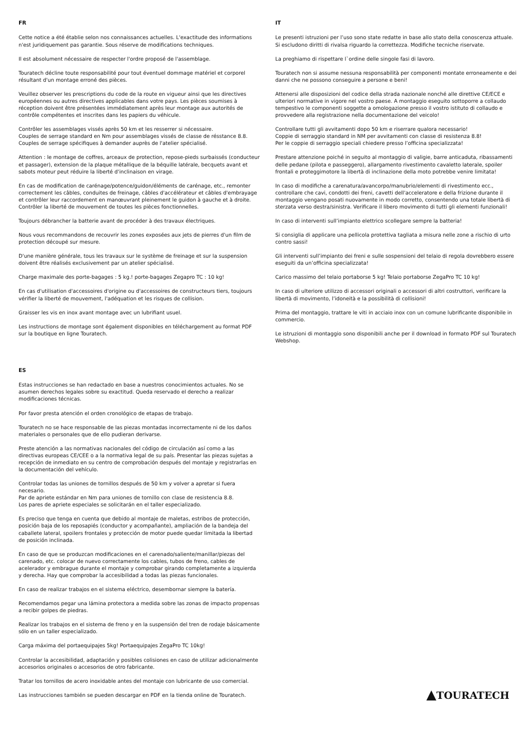FR
Cette notice a été établie selon nos connaissances actuelles. L'exactitude des informations n'est juridiquement pas garantie. Sous réserve de modifications techniques.
Il est absolument nécessaire de respecter l'ordre proposé de l'assemblage.
Touratech décline toute responsabilité pour tout éventuel dommage matériel et corporel résultant d'un montage erroné des pièces.
Veuillez observer les prescriptions du code de la route en vigueur ainsi que les directives européennes ou autres directives applicables dans votre pays. Les pièces soumises à réception doivent être présentées immédiatement après leur montage aux autorités de contrôle compétentes et inscrites dans les papiers du véhicule.
Contrôler les assemblages vissés après 50 km et les resserrer si nécessaire.
Couples de serrage standard en Nm pour assemblages vissés de classe de résstance 8.8.
Couples de serrage spécifiques à demander auprès de l'atelier spécialisé.
Attention : le montage de coffres, arceaux de protection, repose-pieds surbaissés (conducteur et passager), extension de la plaque métallique de la béquille latérale, becquets avant et sabots moteur peut réduire la liberté d'inclinaison en virage.
En cas de modification de carénage/potence/guidon/éléments de carénage, etc., remonter correctement les câbles, conduites de freinage, câbles d'accélérateur et câbles d'embrayage et contrôler leur raccordement en manœuvrant pleinement le guidon à gauche et à droite. Contrôler la liberté de mouvement de toutes les pièces fonctionnelles.
Toujours débrancher la batterie avant de procéder à des travaux électriques.
Nous vous recommandons de recouvrir les zones exposées aux jets de pierres d'un film de protection découpé sur mesure.
D'une manière générale, tous les travaux sur le système de freinage et sur la suspension doivent être réalisés exclusivement par un atelier spécialisé.
Charge maximale des porte-bagages : 5 kg.! porte-bagages Zegapro TC : 10 kg!
En cas d'utilisation d'accessoires d'origine ou d'accessoires de constructeurs tiers, toujours vérifier la liberté de mouvement, l'adéquation et les risques de collision.
Graisser les vis en inox avant montage avec un lubrifiant usuel.
Les instructions de montage sont également disponibles en téléchargement au format PDF sur la boutique en ligne Touratech.
ES
Estas instrucciones se han redactado en base a nuestros conocimientos actuales. No se asumen derechos legales sobre su exactitud. Queda reservado el derecho a realizar modificaciones técnicas.
Por favor presta atención el orden cronológico de etapas de trabajo.
Touratech no se hace responsable de las piezas montadas incorrectamente ni de los daños materiales o personales que de ello pudieran derivarse.
Preste atención a las normativas nacionales del código de circulación así como a las directivas europeas CE/CEE o a la normativa legal de su país. Presentar las piezas sujetas a recepción de inmediato en su centro de comprobación después del montaje y registrarlas en la documentación del vehículo.
Controlar todas las uniones de tornillos después de 50 km y volver a apretar si fuera necesario.
Par de apriete estándar en Nm para uniones de tornillo con clase de resistencia 8.8.
Los pares de apriete especiales se solicitarán en el taller especializado.
Es preciso que tenga en cuenta que debido al montaje de maletas, estribos de protección, posición baja de los reposapiés (conductor y acompañante), ampliación de la bandeja del caballete lateral, spoilers frontales y protección de motor puede quedar limitada la libertad de posición inclinada.
En caso de que se produzcan modificaciones en el carenado/saliente/manillar/piezas del carenado, etc. colocar de nuevo correctamente los cables, tubos de freno, cables de acelerador y embrague durante el montaje y comprobar girando completamente a izquierda y derecha. Hay que comprobar la accesibilidad a todas las piezas funcionales.
En caso de realizar trabajos en el sistema eléctrico, desembornar siempre la batería.
Recomendamos pegar una lámina protectora a medida sobre las zonas de impacto propensas a recibir golpes de piedras.
Realizar los trabajos en el sistema de freno y en la suspensión del tren de rodaje básicamente sólo en un taller especializado.
Carga máxima del portaequipajes 5kg! Portaequipajes ZegaPro TC 10kg!
Controlar la accesibilidad, adaptación y posibles colisiones en caso de utilizar adicionalmente accesorios originales o accesorios de otro fabricante.
Tratar los tornillos de acero inoxidable antes del montaje con lubricante de uso comercial.
Las instrucciones también se pueden descargar en PDF en la tienda online de Touratech.
IT
Le presenti istruzioni per l’uso sono state redatte in base allo stato della conoscenza attuale. Si escludono diritti di rivalsa riguardo la correttezza. Modifiche tecniche riservate.
La preghiamo di rispettare l`ordine delle singole fasi di lavoro.
Touratech non si assume nessuna responsabilità per componenti montate erroneamente e dei danni che ne possono conseguire a persone e beni!
Attenersi alle disposizioni del codice della strada nazionale nonché alle direttive CE/ECE e ulteriori normative in vigore nel vostro paese. A montaggio eseguito sottoporre a collaudo tempestivo le componenti soggette a omologazione presso il vostro istituto di collaudo e provvedere alla registrazione nella documentazione del veicolo!
Controllare tutti gli avvitamenti dopo 50 km e riserrare qualora necessario!
Coppie di serraggio standard in NM per avvitamenti con classe di resistenza 8.8!
Per le coppie di serraggio speciali chiedere presso l’officina specializzata!
Prestare attenzione poiché in seguito al montaggio di valigie, barre anticaduta, ribassamenti delle pedane (pilota e passeggero), allargamento rivestimento cavaletto laterale, spoiler frontali e proteggimotore la libertà di inclinazione della moto potrebbe venire limitata!
In caso di modifiche a carenatura/avancorpo/manubrio/elementi di rivestimento ecc., controllare che cavi, condotti dei freni, cavetti dell'acceleratore e della frizione durante il montaggio vengano posati nuovamente in modo corretto, consentendo una totale libertà di sterzata verso destra/sinistra. Verificare il libero movimento di tutti gli elementi funzionali!
In caso di interventi sull’impianto elettrico scollegare sempre la batteria!
Si consiglia di applicare una pellicola protettiva tagliata a misura nelle zone a rischio di urto contro sassi!
Gli interventi sull’impianto dei freni e sulle sospensioni del telaio di regola dovrebbero essere eseguiti da un’officina specializzata!
Carico massimo del telaio portaborse 5 kg! Telaio portaborse ZegaPro TC 10 kg!
In caso di ulteriore utilizzo di accessori originali o accessori di altri costruttori, verificare la libertà di movimento, l’idoneità e la possibilità di collisioni!
Prima del montaggio, trattare le viti in acciaio inox con un comune lubrificante disponibile in commercio.
Le istruzioni di montaggio sono disponibili anche per il download in formato PDF sul Touratech Webshop.
▲TOURATECH